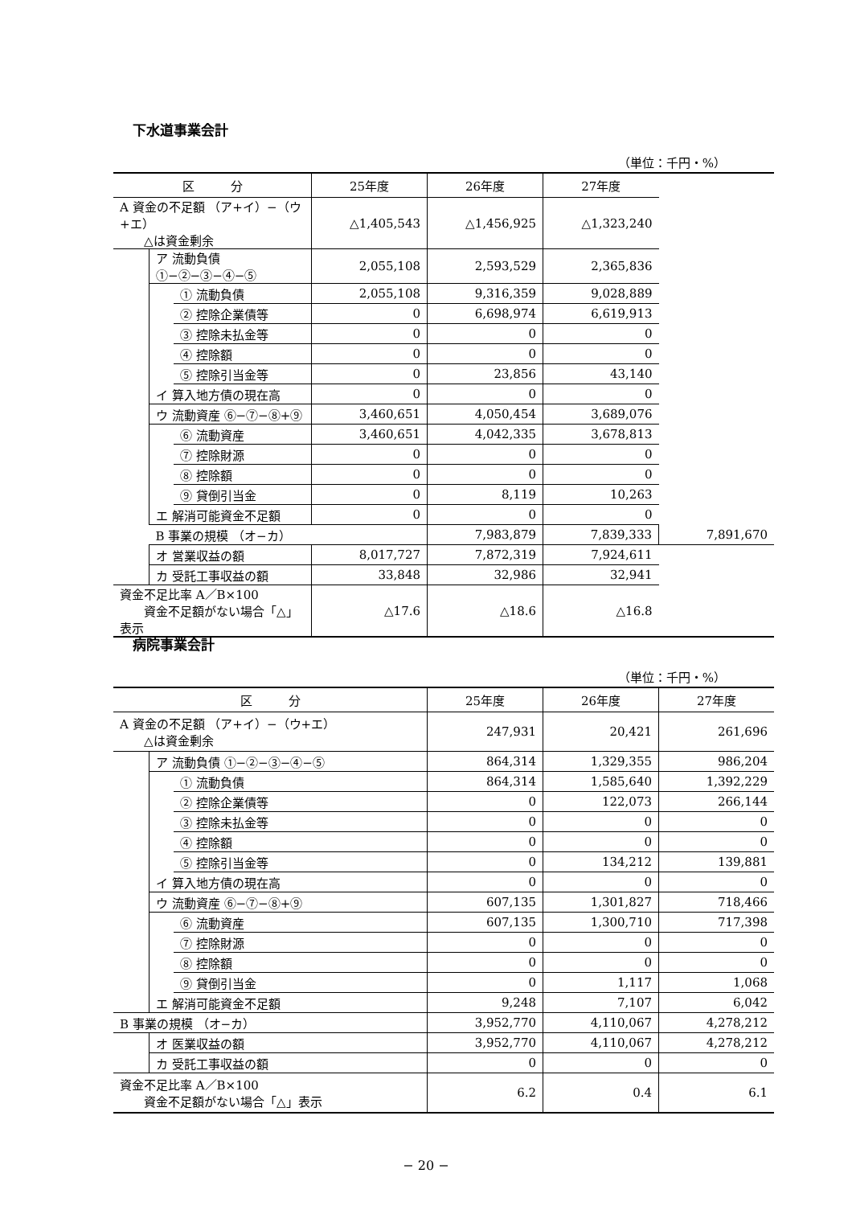下水道事業会計
（単位：千円・%）
| 区 分 | | | 25年度 | 26年度 | 27年度 | |
| --- | --- | --- | --- | --- | --- | --- |
| A 資金の不足額 （ア+イ）−（ウ+エ） △は資金剰余 | | | △1,405,543 | △1,456,925 | △1,323,240 | |
| | ア 流動負債 ①−②−③−④−⑤ | | 2,055,108 | 2,593,529 | 2,365,836 | |
| | | ① 流動負債 | 2,055,108 | 9,316,359 | 9,028,889 | |
| | | ② 控除企業債等 | 0 | 6,698,974 | 6,619,913 | |
| | | ③ 控除未払金等 | 0 | 0 | 0 | |
| | | ④ 控除額 | 0 | 0 | 0 | |
| | | ⑤ 控除引当金等 | 0 | 23,856 | 43,140 | |
| | イ 算入地方債の現在高 | | 0 | 0 | 0 | |
| | ウ 流動資産 ⑥−⑦−⑧+⑨ | | 3,460,651 | 4,050,454 | 3,689,076 | |
| | | ⑥ 流動資産 | 3,460,651 | 4,042,335 | 3,678,813 | |
| | | ⑦ 控除財源 | 0 | 0 | 0 | |
| | | ⑧ 控除額 | 0 | 0 | 0 | |
| | | ⑨ 貸倒引当金 | 0 | 8,119 | 10,263 | |
| | エ 解消可能資金不足額 | | 0 | 0 | 0 | |
| | B 事業の規模 （オ−カ） | | | 7,983,879 | 7,839,333 | 7,891,670 |
| | オ 営業収益の額 | | 8,017,727 | 7,872,319 | 7,924,611 | |
| | カ 受託工事収益の額 | | 33,848 | 32,986 | 32,941 | |
| 資金不足比率 A／B×100 資金不足額がない場合「△」表示 | | | △17.6 | △18.6 | △16.8 | |
病院事業会計
（単位：千円・%）
| 区 分 | | | 25年度 | 26年度 | 27年度 |
| --- | --- | --- | --- | --- | --- |
| A 資金の不足額 （ア+イ）−（ウ+エ） △は資金剰余 | | | 247,931 | 20,421 | 261,696 |
| | ア 流動負債 ①−②−③−④−⑤ | | 864,314 | 1,329,355 | 986,204 |
| | | ① 流動負債 | 864,314 | 1,585,640 | 1,392,229 |
| | | ② 控除企業債等 | 0 | 122,073 | 266,144 |
| | | ③ 控除未払金等 | 0 | 0 | 0 |
| | | ④ 控除額 | 0 | 0 | 0 |
| | | ⑤ 控除引当金等 | 0 | 134,212 | 139,881 |
| | イ 算入地方債の現在高 | | 0 | 0 | 0 |
| | ウ 流動資産 ⑥−⑦−⑧+⑨ | | 607,135 | 1,301,827 | 718,466 |
| | | ⑥ 流動資産 | 607,135 | 1,300,710 | 717,398 |
| | | ⑦ 控除財源 | 0 | 0 | 0 |
| | | ⑧ 控除額 | 0 | 0 | 0 |
| | | ⑨ 貸倒引当金 | 0 | 1,117 | 1,068 |
| | エ 解消可能資金不足額 | | 9,248 | 7,107 | 6,042 |
| B 事業の規模 （オ−カ） | | | 3,952,770 | 4,110,067 | 4,278,212 |
| | オ 医業収益の額 | | 3,952,770 | 4,110,067 | 4,278,212 |
| | カ 受託工事収益の額 | | 0 | 0 | 0 |
| 資金不足比率 A／B×100 資金不足額がない場合「△」表示 | | | 6.2 | 0.4 | 6.1 |
− 20 −